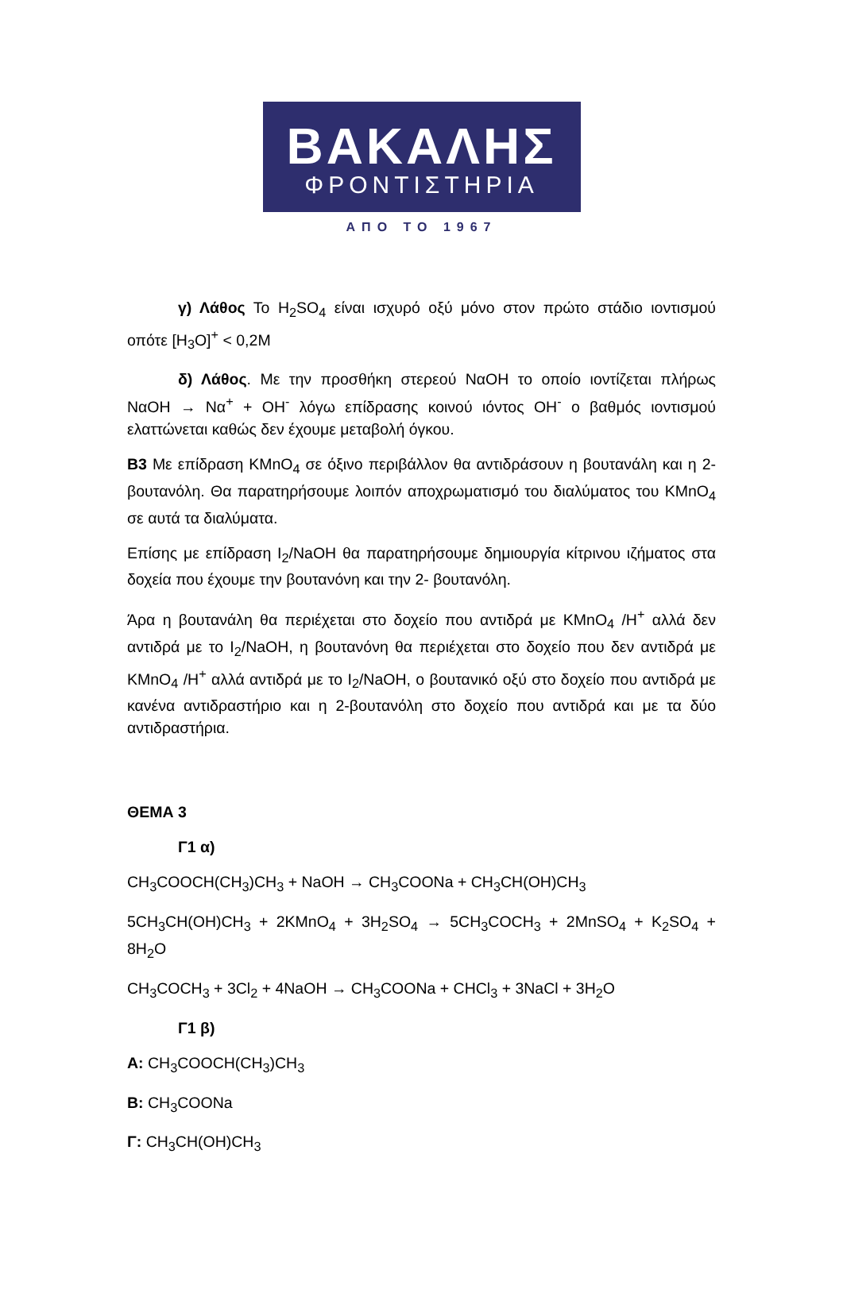ΒΑΚΑΛΗΣ
ΦΡΟΝΤΙΣΤΗΡΙΑ
ΑΠΟ ΤΟ 1967
γ) Λάθος Το H<sub>2</sub>SO<sub>4</sub> είναι ισχυρό οξύ μόνο στον πρώτο στάδιο ιοντισμού οπότε [H<sub>3</sub>O]<sup>+</sup> < 0,2M
δ) Λάθος. Με την προσθήκη στερεού NαOH το οποίο ιοντίζεται πλήρως NαOH → Nα<sup>+</sup> + OH<sup>-</sup> λόγω επίδρασης κοινού ιόντος OH<sup>-</sup> ο βαθμός ιοντισμού ελαττώνεται καθώς δεν έχουμε μεταβολή όγκου.
B3 Με επίδραση KMnO<sub>4</sub> σε όξινο περιβάλλον θα αντιδράσουν η βουτανάλη και η 2-βουτανόλη. Θα παρατηρήσουμε λοιπόν αποχρωματισμό του διαλύματος του KMnO<sub>4</sub> σε αυτά τα διαλύματα.
Επίσης με επίδραση I<sub>2</sub>/NaOH θα παρατηρήσουμε δημιουργία κίτρινου ιζήματος στα δοχεία που έχουμε την βουτανόνη και την 2- βουτανόλη.
Άρα η βουτανάλη θα περιέχεται στο δοχείο που αντιδρά με KMnO<sub>4</sub> /H<sup>+</sup> αλλά δεν αντιδρά με το I<sub>2</sub>/NaOH, η βουτανόνη θα περιέχεται στο δοχείο που δεν αντιδρά με KMnO<sub>4</sub> /H<sup>+</sup> αλλά αντιδρά με το I<sub>2</sub>/NaOH, ο βουτανικό οξύ στο δοχείο που αντιδρά με κανένα αντιδραστήριο και η 2-βουτανόλη στο δοχείο που αντιδρά και με τα δύο αντιδραστήρια.
ΘΕΜΑ 3
Γ1 α)
CH<sub>3</sub>COOCH(CH<sub>3</sub>)CH<sub>3</sub> + NaOH → CH<sub>3</sub>COONa + CH<sub>3</sub>CH(OH)CH<sub>3</sub>
5CH<sub>3</sub>CH(OH)CH<sub>3</sub> + 2KMnO<sub>4</sub> + 3H<sub>2</sub>SO<sub>4</sub> → 5CH<sub>3</sub>COCH<sub>3</sub> + 2MnSO<sub>4</sub> + K<sub>2</sub>SO<sub>4</sub> + 8H<sub>2</sub>O
CH<sub>3</sub>COCH<sub>3</sub> + 3Cl<sub>2</sub> + 4NaOH → CH<sub>3</sub>COONa + CHCl<sub>3</sub> + 3NaCl + 3H<sub>2</sub>O
Γ1 β)
A: CH<sub>3</sub>COOCH(CH<sub>3</sub>)CH<sub>3</sub>
B: CH<sub>3</sub>COONa
Γ: CH<sub>3</sub>CH(OH)CH<sub>3</sub>